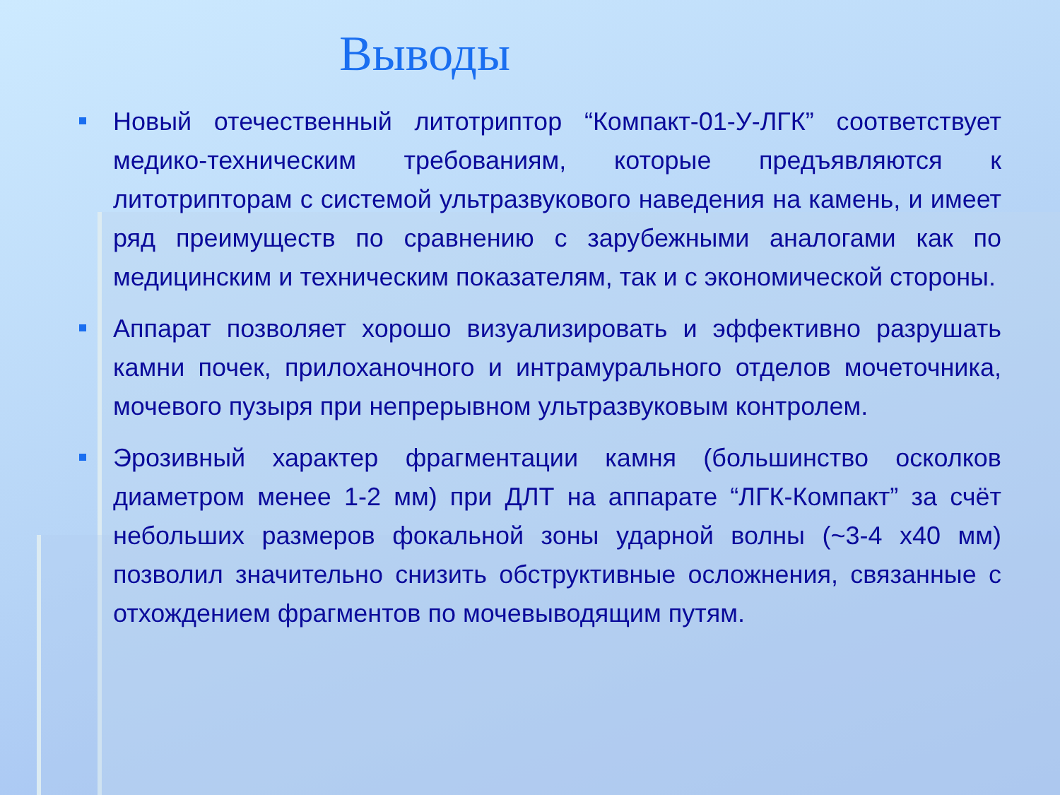Выводы
Новый отечественный литотриптор “Компакт-01-У-ЛГК” соответствует медико-техническим требованиям, которые предъявляются к литотрипторам с системой ультразвукового наведения на камень, и имеет ряд преимуществ по сравнению с зарубежными аналогами как по медицинским и техническим показателям, так и с экономической стороны.
Аппарат позволяет хорошо визуализировать и эффективно разрушать камни почек, прилоханочного и интрамурального отделов мочеточника, мочевого пузыря при непрерывном ультразвуковым контролем.
Эрозивный характер фрагментации камня (большинство осколков диаметром менее 1-2 мм) при ДЛТ на аппарате “ЛГК-Компакт” за счёт небольших размеров фокальной зоны ударной волны (~3-4 х40 мм) позволил значительно снизить обструктивные осложнения, связанные с отхождением фрагментов по мочевыводящим путям.